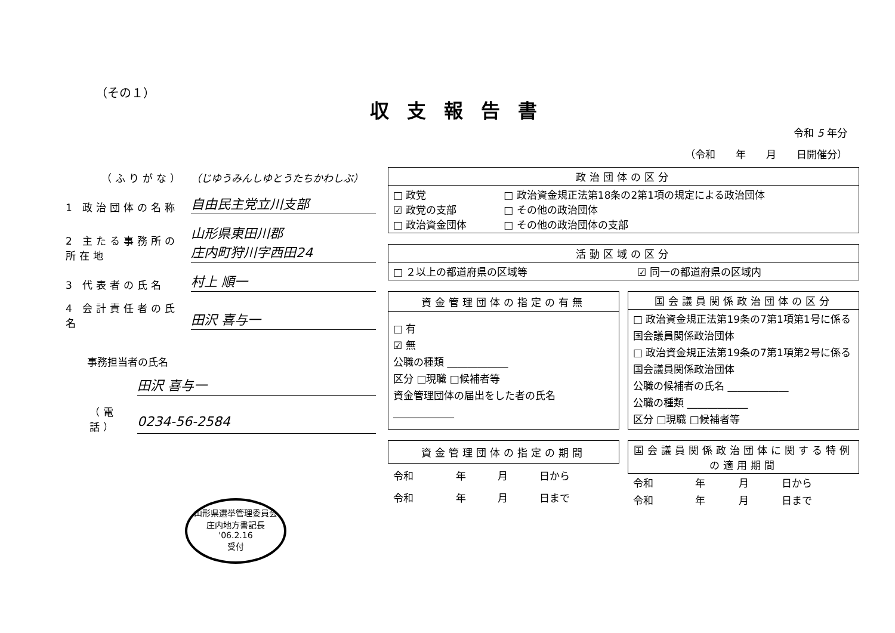（その１）
収支報告書
令和 5 年分
（令和　　年　　月　　日開催分）
（ふりがな） （じゆうみんしゆとうたちかわしぶ）
1 政治団体の名称 自由民主党立川支部
2 主たる事務所の所在地 山形県東田川郡
庄内町狩川字西田24
3 代表者の氏名 村上 順一
4 会計責任者の氏名 田沢 喜与一
事務担当者の氏名
田沢 喜与一
（電話） 0234-56-2584
| 政治団体の区分 | |
| --- | --- |
| □ 政党 ☑ 政党の支部 □ 政治資金団体 | □ 政治資金規正法第18条の2第1項の規定による政治団体 □ その他の政治団体 □ その他の政治団体の支部 |
| 活動区域の区分 | |
| --- | --- |
| □ ２以上の都道府県の区域等 | ☑ 同一の都道府県の区域内 |
| 資金管理団体の指定の有無 |
| --- |
| □ 有 ☑ 無 公職の種類 ____________ 区分 □現職 □候補者等 資金管理団体の届出をした者の氏名 ____________ |
| 国会議員関係政治団体の区分 |
| --- |
| □ 政治資金規正法第19条の7第1項第1号に係る国会議員関係政治団体 □ 政治資金規正法第19条の7第1項第2号に係る国会議員関係政治団体 公職の候補者の氏名 ____________ 公職の種類 ____________ 区分 □現職 □候補者等 |
| 資金管理団体の指定の期間 | | | |
| --- | --- | --- | --- |
| 令和 | 年 | 月 | 日から |
| 令和 | 年 | 月 | 日まで |
| 国会議員関係政治団体に関する特例の適用期間 | | | |
| --- | --- | --- | --- |
| 令和 | 年 | 月 | 日から |
| 令和 | 年 | 月 | 日まで |
山形県選挙管理委員会
庄内地方書記長
'06.2.16
受付